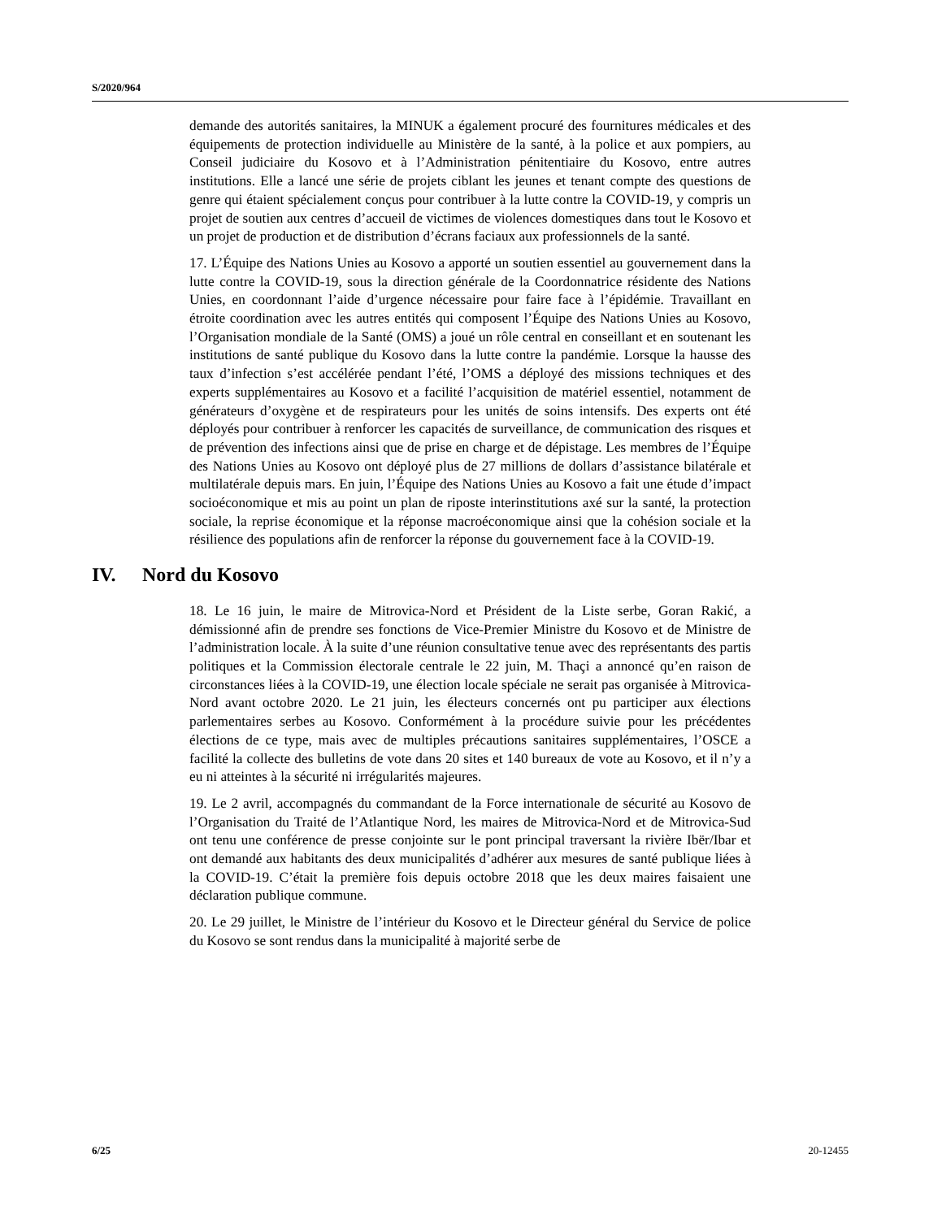S/2020/964
demande des autorités sanitaires, la MINUK a également procuré des fournitures médicales et des équipements de protection individuelle au Ministère de la santé, à la police et aux pompiers, au Conseil judiciaire du Kosovo et à l’Administration pénitentiaire du Kosovo, entre autres institutions. Elle a lancé une série de projets ciblant les jeunes et tenant compte des questions de genre qui étaient spécialement conçus pour contribuer à la lutte contre la COVID-19, y compris un projet de soutien aux centres d’accueil de victimes de violences domestiques dans tout le Kosovo et un projet de production et de distribution d’écrans faciaux aux professionnels de la santé.
17. L’Équipe des Nations Unies au Kosovo a apporté un soutien essentiel au gouvernement dans la lutte contre la COVID-19, sous la direction générale de la Coordonnatrice résidente des Nations Unies, en coordonnant l’aide d’urgence nécessaire pour faire face à l’épidémie. Travaillant en étroite coordination avec les autres entités qui composent l’Équipe des Nations Unies au Kosovo, l’Organisation mondiale de la Santé (OMS) a joué un rôle central en conseillant et en soutenant les institutions de santé publique du Kosovo dans la lutte contre la pandémie. Lorsque la hausse des taux d’infection s’est accélérée pendant l’été, l’OMS a déployé des missions techniques et des experts supplémentaires au Kosovo et a facilité l’acquisition de matériel essentiel, notamment de générateurs d’oxygène et de respirateurs pour les unités de soins intensifs. Des experts ont été déployés pour contribuer à renforcer les capacités de surveillance, de communication des risques et de prévention des infections ainsi que de prise en charge et de dépistage. Les membres de l’Équipe des Nations Unies au Kosovo ont déployé plus de 27 millions de dollars d’assistance bilatérale et multilatérale depuis mars. En juin, l’Équipe des Nations Unies au Kosovo a fait une étude d’impact socioéconomique et mis au point un plan de riposte interinstitutions axé sur la santé, la protection sociale, la reprise économique et la réponse macroéconomique ainsi que la cohésion sociale et la résilience des populations afin de renforcer la réponse du gouvernement face à la COVID-19.
IV. Nord du Kosovo
18. Le 16 juin, le maire de Mitrovica-Nord et Président de la Liste serbe, Goran Rakić, a démissionné afin de prendre ses fonctions de Vice-Premier Ministre du Kosovo et de Ministre de l’administration locale. À la suite d’une réunion consultative tenue avec des représentants des partis politiques et la Commission électorale centrale le 22 juin, M. Thaçi a annoncé qu’en raison de circonstances liées à la COVID-19, une élection locale spéciale ne serait pas organisée à Mitrovica-Nord avant octobre 2020. Le 21 juin, les électeurs concernés ont pu participer aux élections parlementaires serbes au Kosovo. Conformément à la procédure suivie pour les précédentes élections de ce type, mais avec de multiples précautions sanitaires supplémentaires, l’OSCE a facilité la collecte des bulletins de vote dans 20 sites et 140 bureaux de vote au Kosovo, et il n’y a eu ni atteintes à la sécurité ni irrégularités majeures.
19. Le 2 avril, accompagnés du commandant de la Force internationale de sécurité au Kosovo de l’Organisation du Traité de l’Atlantique Nord, les maires de Mitrovica-Nord et de Mitrovica-Sud ont tenu une conférence de presse conjointe sur le pont principal traversant la rivière Ibër/Ibar et ont demandé aux habitants des deux municipalités d’adhérer aux mesures de santé publique liées à la COVID-19. C’était la première fois depuis octobre 2018 que les deux maires faisaient une déclaration publique commune.
20. Le 29 juillet, le Ministre de l’intérieur du Kosovo et le Directeur général du Service de police du Kosovo se sont rendus dans la municipalité à majorité serbe de
6/25 20-12455